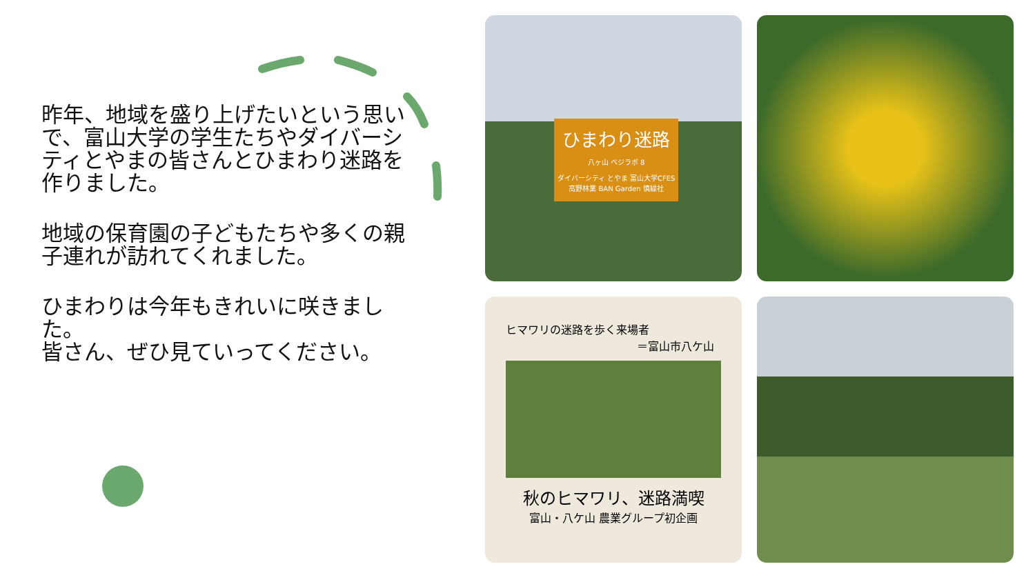昨年、地域を盛り上げたいという思いで、富山大学の学生たちやダイバーシティとやまの皆さんとひまわり迷路を作りました。
地域の保育園の子どもたちや多くの親子連れが訪れてくれました。
ひまわりは今年もきれいに咲きました。
皆さん、ぜひ見ていってください。
ひまわり迷路
八ヶ山 ベジラボ 8
ダイバーシティ とやま 富山大学CFES 高野林業 BAN Garden 慎緑社
ヒマワリの迷路を歩く来場者
＝富山市八ケ山
秋のヒマワリ、迷路満喫
富山・八ケ山 農業グループ初企画